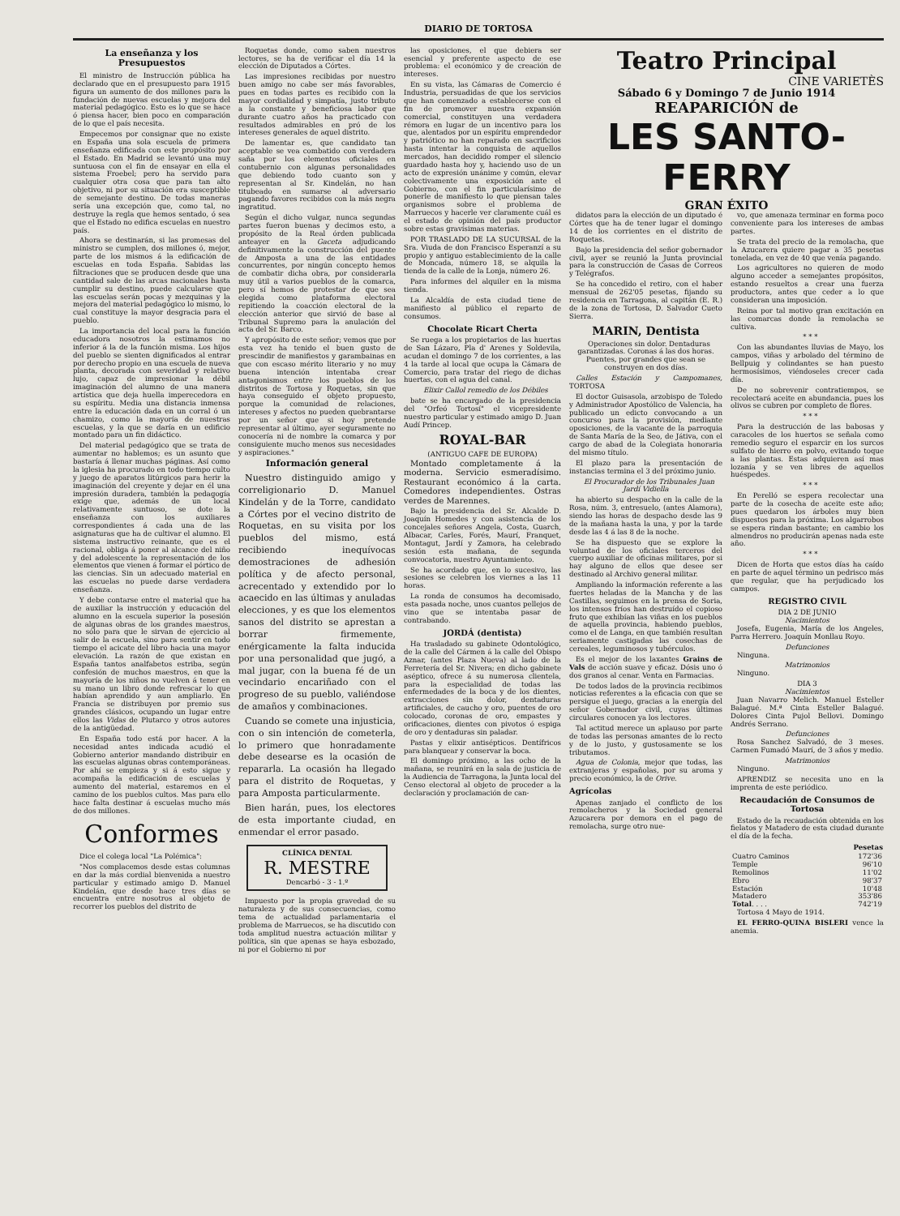DIARIO DE TORTOSA
La enseñanza y los Presupuestos
El ministro de Instrucción pública ha declarado que en el presupuesto para 1915 figura un aumento de dos millones para la fundación de nuevas escuelas y mejora del material pedagógico. Esto es lo que se hace ó piensa hacer, bien poco en comparación de lo que el país necesita.
Empecemos por consignar que no existe en España una sola escuela de primera enseñanza edificada con este propósito por el Estado. En Madrid se levantó una muy suntuosa con el fin de ensayar en ella el sistema Froebel; pero ha servido para cualquier otra cosa que para tan alto objetivo, ni por su situación era susceptible de semejante destino. De todas maneras sería una excepción que, como tal, no destruye la regla que hemos sentado, ó sea que el Estado no edifica escuelas en nuestro país.
Ahora se destinarán, si las promesas del ministro se cumplen, dos millones ó, mejor, parte de los mismos á la edificación de escuelas en toda España. Sabidas las filtraciones que se producen desde que una cantidad sale de las arcas nacionales hasta cumplir su destino, puede calcularse que las escuelas serán pocas y mezquinas y la mejora del material pedagógico lo mismo, lo cual constituye la mayor desgracia para el pueblo.
La importancia del local para la función educadora nosotros la estimamos no inferior á la de la función misma. Los hijos del pueblo se sienten dignificados al entrar por derecho propio en una escuela de nueva planta, decorada con severidad y relativo lujo, capaz de impresionar la débil imaginación del alumno de una manera artística que deja huella imperecedora en su espíritu. Media una distancia inmensa entre la educación dada en un corral ó un chamizo, como la mayoría de nuestras escuelas, y la que se daría en un edificio montado para un fin didáctico.
Del material pedagógico que se trata de aumentar no hablemos; es un asunto que bastaría á llenar muchas páginas. Así como la iglesia ha procurado en todo tiempo culto y juego de aparatos litúrgicos para herir la imaginación del creyente y dejar en él una impresión duradera, también la pedagogía exige que, además de un local relativamente suntuoso, se dote la enseñanza con los auxiliares correspondientes á cada una de las asignaturas que ha de cultivar el alumno. El sistema instructivo reinante, que es el racional, obliga á poner al alcance del niño y del adolescente la representación de los elementos que vienen á formar el pórtico de las ciencias. Sin un adecuado material en las escuelas no puede darse verdadera enseñanza.
Y debe contarse entre el material que ha de auxiliar la instrucción y educación del alumno en la escuela superior la posesión de algunas obras de los grandes maestros, no sólo para que le sirvan de ejercicio al salir de la escuela, sino para sentir en todo tiempo el acicate del libro hacia una mayor elevación. La razón de que existan en España tantos analfabetos estriba, según confesión de muchos maestros, en que la mayoría de los niños no vuelven á tener en su mano un libro donde refrescar lo que habían aprendido y aun ampliarlo. En Francia se distribuyen por premio sus grandes clásicos, ocupando un lugar entre ellos las Vidas de Plutarco y otros autores de la antigüedad.
En España todo está por hacer. A la necesidad antes indicada acudió el Gobierno anterior mandando distribuir en las escuelas algunas obras contemporáneas. Por ahí se empieza y si á esto sigue y acompaña la edificación de escuelas y aumento del material, estaremos en el camino de los pueblos cultos. Mas para ello hace falta destinar á escuelas mucho más de dos millones.
Conformes
Dice el colega local "La Polémica":
"Nos complacemos desde estas columnas en dar la más cordial bienvenida a nuestro particular y estimado amigo D. Manuel Kindelán, que desde hace tres días se encuentra entre nosotros al objeto de recorrer los pueblos del distrito de
Roquetas donde, como saben nuestros lectores, se ha de verificar el día 14 la elección de Diputados a Córtes.
Las impresiones recibidas por nuestro buen amigo no cabe ser más favorables, pues en todas partes es recibido con la mayor cordialidad y simpatía, justo tributo a la constante y beneficiosa labor que durante cuatro años ha practicado con resultados admirables en pró de los intereses generales de aquel distrito.
De lamentar es, que candidato tan aceptable se vea combatido con verdadera saña por los elementos oficiales en contubernio con algunas personalidades que debiendo todo cuanto son y representan al Sr. Kindelán, no han titubeado en sumarse al adversario pagando favores recibidos con la más negra ingratitud.
Según el dicho vulgar, nunca segundas partes fueron buenas y decimos esto, a propósito de la Real órden publicada anteayer en la Gaceta adjudicando definitivamente la construcción del puente de Amposta a una de las entidades concurrentes, por ningún concepto hemos de combatir dicha obra, por considerarla muy útil a varios pueblos de la comarca, pero sí hemos de protestar de que sea elegida como plataforma electoral repitiendo la coacción electoral de la elección anterior que sirvió de base al Tribunal Supremo para la anulación del acta del Sr. Barco.
Y apropósito de este señor; vemos que por esta vez ha tenido el buen gusto de prescindir de manifiestos y garambainas en que con escaso mérito literario y no muy buena intención intentaba crear antagonismos entre los pueblos de los distritos de Tortosa y Roquetas, sin que haya conseguido el objeto propuesto, porque la comunidad de relaciones, intereses y afectos no pueden quebrantarse por un señor que si hoy pretende representar al último, ayer seguramente no conocería ni de nombre la comarca y por consiguiente mucho menos sus necesidades y aspiraciones."
Información general
Nuestro distinguido amigo y correligionario D. Manuel Kindelán y de la Torre, candidato a Córtes por el vecino distrito de Roquetas, en su visita por los pueblos del mismo, está recibiendo inequívocas demostraciones de adhesión política y de afecto personal, acrecentado y extendido por lo acaecido en las últimas y anuladas elecciones, y es que los elementos sanos del distrito se aprestan a borrar firmemente, enérgicamente la falta inducida por una personalidad que jugó, a mal jugar, con la buena fé de un vecindario encariñado con el progreso de su pueblo, valiéndose de amaños y combinaciones.
Cuando se comete una injusticia, con o sin intención de cometerla, lo primero que honradamente debe desearse es la ocasión de repararla. La ocasión ha llegado para el distrito de Roquetas, y para Amposta particularmente.
Bien harán, pues, los electores de esta importante ciudad, en enmendar el error pasado.
CLÍNICA DENTAL
R. MESTRE
Dencarbó - 3 - 1.º
Impuesto por la propia gravedad de su naturaleza y de sus consecuencias, como tema de actualidad parlamentaria el problema de Marruecos, se ha discutido con toda amplitud nuestra actuación militar y política, sin que apenas se haya esbozado, ni por el Gobierno ni por
las oposiciones, el que debiera ser esencial y preferente aspecto de ese problema: el económico y de creación de intereses.
En su vista, las Cámaras de Comercio é Industria, persuadidas de que los servicios que han comenzado a establecerse con el fin de promover nuestra expansión comercial, constituyen una verdadera rémora en lugar de un incentivo para los que, alentados por un espíritu emprendedor y patriótico no han reparado en sacrificios hasta intentar la conquista de aquellos mercados, han decidido romper el silencio guardado hasta hoy y, haciendo uso de un acto de expresión unánime y común, elevar colectivamente una exposición ante el Gobierno, con el fin particularísimo de ponerle de manifiesto lo que piensan tales organismos sobre el problema de Marruecos y hacerle ver claramente cuál es el estado de opinión del país productor sobre estas gravísimas materias.
POR TRASLADO DE LA SUCURSAL de la Sra. Viuda de don Francisco Esperanzí a su propio y antiguo establecimiento de la calle de Moncada, número 18, se alquila la tienda de la calle de la Lonja, número 26.
Para informes del alquiler en la misma tienda.
La Alcaldía de esta ciudad tiene de manifiesto al público el reparto de consumos.
Chocolate Ricart Cherta
Se ruega a los propietarios de las huertas de San Lázaro, Pla d' Arenes y Soldevila, acudan el domingo 7 de los corrientes, a las 4 la tarde al local que ocupa la Cámara de Comercio, para tratar del riego de dichas huertas, con el agua del canal.
Elixir Callol remedio de los Débiles
bate se ha encargado de la presidencia del "Orfeó Tortosí" el vicepresidente nuestro particular y estimado amigo D. Juan Audí Princep.
ROYAL-BAR
(ANTIGUO CAFE DE EUROPA)
Montado completamente á la moderna. Servicio esmeradísimo. Restaurant económico á la carta. Comedores independientes. Ostras verdes de Marennes.
Bajo la presidencia del Sr. Alcalde D. Joaquín Homedes y con asistencia de los concejales señores Angela, Costa, Guarch, Albacar, Carles, Forés, Maurí, Franquet, Montagut, Jardí y Zamora, ha celebrado sesión esta mañana, de segunda convocatoria, nuestro Ayuntamiento.
Se ha acordado que, en lo sucesivo, las sesiones se celebren los viernes a las 11 horas.
La ronda de consumos ha decomisado, esta pasada noche, unos cuantos pellejos de vino que se intentaba pasar de contrabando.
JORDÁ (dentista)
Ha trasladado su gabinete Odontológico, de la calle del Cármen á la calle del Obispo Aznar, (antes Plaza Nueva) al lado de la Ferretería del Sr. Nivera; en dicho gabinete aséptico, ofrece á su numerosa clientela, para la especialidad de todas las enfermedades de la boca y de los dientes, extracciones sin dolor, dentaduras artificiales, de caucho y oro, puentes de oro colocado, coronas de oro, empastes y orificaciones, dientes con pivotos ó espiga de oro y dentaduras sin paladar.
Pastas y elixir antisépticos. Dentífricos para blanquear y conservar la boca.
El domingo próximo, a las ocho de la mañana, se reunirá en la sala de justicia de la Audiencia de Tarragona, la Junta local del Censo electoral al objeto de proceder a la declaración y proclamación de can-
Teatro Principal
CINE VARIETÈS
Sábado 6 y Domingo 7 de Junio 1914
REAPARICIÓN de
LES SANTO-FERRY
GRAN ÉXITO
didatos para la elección de un diputado é Córtes que ha de tener lugar el domingo 14 de los corrientes en el distrito de Roquetas.
Bajo la presidencia del señor gobernador civil, ayer se reunió la Junta provincial para la construcción de Casas de Correos y Telégrafos.
Se ha concedido el retiro, con el haber mensual de 262'05 pesetas, fijando su residencia en Tarragona, al capitán (E. R.) de la zona de Tortosa, D. Salvador Cueto Sierra.
MARIN, Dentista
Operaciones sin dolor. Dentaduras garantizadas. Coronas á las dos horas. Puentes, por grandes que sean se construyen en dos días.
Calles Estación y Campomanes, TORTOSA
El doctor Guisasola, arzobispo de Toledo y Administrador Apostólico de Valencia, ha publicado un edicto convocando a un concurso para la provisión, mediante oposiciones, de la vacante de la parroquia de Santa María de la Seo, de Játiva, con el cargo de abad de la Colegiata honoraria del mismo título.
El plazo para la presentación de instancias termina el 3 del próximo junio.
El Procurador de los Tribunales Juan Jardí Vidiella
ha abierto su despacho en la calle de la Rosa, núm. 3, entresuelo, (antes Alamora), siendo las horas de despacho desde las 9 de la mañana hasta la una, y por la tarde desde las 4 á las 8 de la noche.
Se ha dispuesto que se explore la voluntad de los oficiales terceros del cuerpo auxiliar de oficinas militares, por si hay alguno de ellos que desee ser destinado al Archivo general militar.
Ampliando la información referente a las fuertes heladas de la Mancha y de las Castillas, seguimos en la prensa de Soria, los intensos fríos han destruído el copioso fruto que exhibían las viñas en los pueblos de aquella provincia, habiendo pueblos, como el de Langa, en que también resultan seriamente castigadas las cosechas de cereales, leguminosos y tubérculos.
Es el mejor de los laxantes Grains de Vals de acción suave y eficaz. Dósis uno ó dos granos al cenar. Venta en Farmacias.
De todos lados de la provincia recibimos noticias referentes a la eficacia con que se persigue el juego, gracias a la energía del señor Gobernador civil, cuyas últimas circulares conocen ya los lectores.
Tal actitud merece un aplauso por parte de todas las personas amantes de lo recto y de lo justo, y gustosamente se los tributamos.
Agua de Colonia, mejor que todas, las extranjeras y españolas, por su aroma y precio económico, la de Orive.
Agrícolas
Apenas zanjado el conflicto de los remolacheros y la Sociedad general Azucarera por demora en el pago de remolacha, surge otro nue-
vo, que amenaza terminar en forma poco conveniente para los intereses de ambas partes.
Se trata del precio de la remolacha, que la Azucarera quiere pagar a 35 pesetas tonelada, en vez de 40 que venía pagando.
Los agricultores no quieren de modo alguno acceder a semejantes propósitos, estando resueltos a crear una fuerza productora, antes que ceder a lo que consideran una imposición.
Reina por tal motivo gran excitación en las comarcas donde la remolacha se cultiva.
* * *
Con las abundantes lluvias de Mayo, los campos, viñas y arbolado del término de Bellpuig y colindantes se han puesto hermosísimos, viéndoseles crecer cada día.
De no sobrevenir contratiempos, se recolectará aceite en abundancia, pues los olivos se cubren por completo de flores.
* * *
Para la destrucción de las babosas y caracoles de los huertos se señala como remedio seguro el esparcir en los surcos sulfato de hierro en polvo, evitando toque a las plantas. Estas adquieren así mas lozanía y se ven libres de aquellos huéspedes.
* * *
En Perelló se espera recolectar una parte de la cosecha de aceite este año; pues quedaron los árboles muy bien dispuestos para la próxima. Los algarrobos se espera rindan bastante; en cambio los almendros no producirán apenas nada este año.
* * *
Dicen de Horta que estos días ha caído en parte de aquel término un pedrisco más que regular, que ha perjudicado los campos.
REGISTRO CIVIL
DIA 2 DE JUNIO
Nacimientos
Josefa, Eugenia, María de los Angeles, Parra Herrero. Joaquín Monllau Royo.
Defunciones
Ninguna.
Matrimonios
Ninguno.
DIA 3
Nacimientos
Juan Navarro Melich. Manuel Esteller Balagué. M.ª Cinta Esteller Balagué. Dolores Cinta Pujol Bellovi. Domingo Andrés Serrano.
Defunciones
Rosa Sanchez Salvadó, de 3 meses. Carmen Fumadó Maurí, de 3 años y medio.
Matrimonios
Ninguno.
APRENDIZ se necesita uno en la imprenta de este periódico.
Recaudación de Consumos de Tortosa
Estado de la recaudación obtenida en los fielatos y Matadero de esta ciudad durante el día de la fecha.
| | Pesetas |
| --- | --- |
| Cuatro Caminos | 172'36 |
| Temple | 96'10 |
| Remolinos | 11'02 |
| Ebro | 98'37 |
| Estación | 10'48 |
| Matadero | 353'86 |
| Total . . . . | 742'19 |
Tortosa 4 Mayo de 1914.
EL FERRO-QUINA BISLERI vence la anemia.